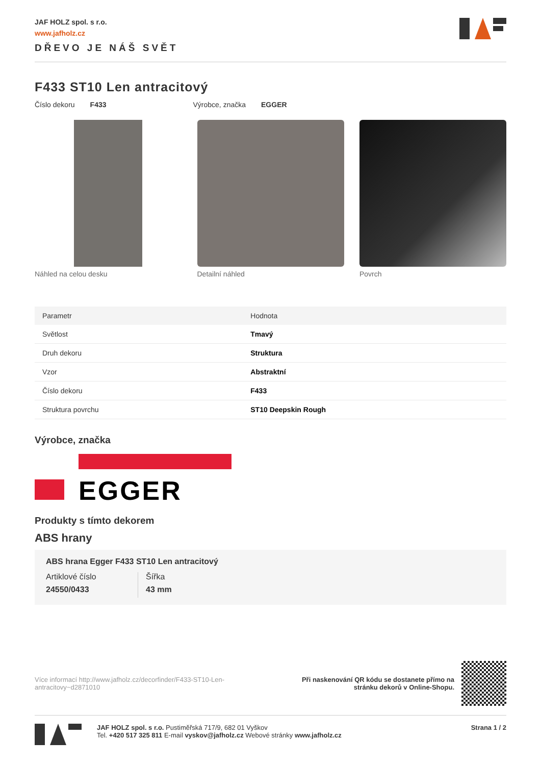JAF HOLZ spol. s r.o.
www.jafholz.cz
DŘEVO JE NÁŠ SVĚT
F433 ST10 Len antracitový
Číslo dekoru F433 Výrobce, značka EGGER
Náhled na celou desku Detailní náhled Povrch
| Parametr | Hodnota |
| --- | --- |
| Světlost | Tmavý |
| Druh dekoru | Struktura |
| Vzor | Abstraktní |
| Číslo dekoru | F433 |
| Struktura povrchu | ST10 Deepskin Rough |
Výrobce, značka
EGGER
Produkty s tímto dekorem
ABS hrany
ABS hrana Egger F433 ST10 Len antracitový
Artiklové číslo
24550/0433
Šířka
43 mm
Více informací http://www.jafholz.cz/decorfinder/F433-ST10-Len-antracitovy~d2871010
Při naskenování QR kódu se dostanete přímo na
stránku dekorů v Online-Shopu.
JAF HOLZ spol. s r.o. Pustiměřská 717/9, 682 01 Vyškov
Tel. +420 517 325 811 E-mail vyskov@jafholz.cz Webové stránky www.jafholz.cz
Strana 1 / 2